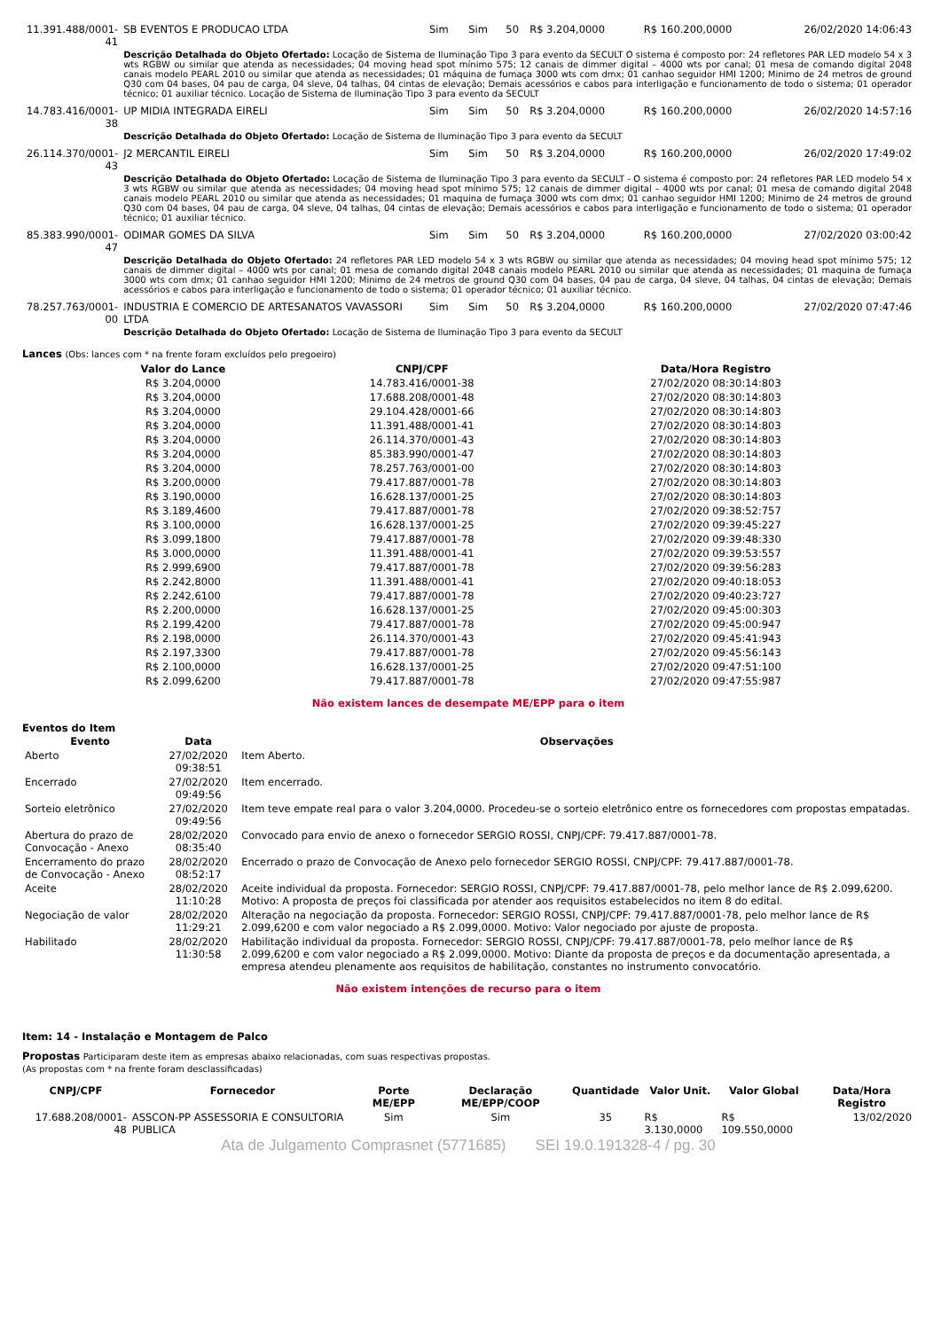| 11.391.488/0001-41 | SB EVENTOS E PRODUCAO LTDA | Sim | Sim | 50 | R$ 3.204,0000 | R$ 160.200,0000 | 26/02/2020 14:06:43 |
| | Descrição Detalhada do Objeto Ofertado: Locação de Sistema de Iluminação Tipo 3 para evento da SECULT O sistema é composto por: 24 refletores PAR LED modelo 54 x 3 wts RGBW ou similar que atenda as necessidades; 04 moving head spot mínimo 575; 12 canais de dimmer digital – 4000 wts por canal; 01 mesa de comando digital 2048 canais modelo PEARL 2010 ou similar que atenda as necessidades; 01 máquina de fumaça 3000 wts com dmx; 01 canhao seguidor HMI 1200; Minimo de 24 metros de ground Q30 com 04 bases, 04 pau de carga, 04 sleve, 04 talhas, 04 cintas de elevação; Demais acessórios e cabos para interligação e funcionamento de todo o sistema; 01 operador técnico; 01 auxiliar técnico. Locação de Sistema de Iluminação Tipo 3 para evento da SECULT | | | | | | |
| 14.783.416/0001-38 | UP MIDIA INTEGRADA EIRELI | Sim | Sim | 50 | R$ 3.204,0000 | R$ 160.200,0000 | 26/02/2020 14:57:16 |
| | Descrição Detalhada do Objeto Ofertado: Locação de Sistema de Iluminação Tipo 3 para evento da SECULT | | | | | | |
| 26.114.370/0001-43 | J2 MERCANTIL EIRELI | Sim | Sim | 50 | R$ 3.204,0000 | R$ 160.200,0000 | 26/02/2020 17:49:02 |
| | Descrição Detalhada do Objeto Ofertado: Locação de Sistema de Iluminação Tipo 3 para evento da SECULT - O sistema é composto por: 24 refletores PAR LED modelo 54 x 3 wts RGBW ou similar que atenda as necessidades; 04 moving head spot mínimo 575; 12 canais de dimmer digital – 4000 wts por canal; 01 mesa de comando digital 2048 canais modelo PEARL 2010 ou similar que atenda as necessidades; 01 maquina de fumaça 3000 wts com dmx; 01 canhao seguidor HMI 1200; Minimo de 24 metros de ground Q30 com 04 bases, 04 pau de carga, 04 sleve, 04 talhas, 04 cintas de elevação; Demais acessórios e cabos para interligação e funcionamento de todo o sistema; 01 operador técnico; 01 auxiliar técnico. | | | | | | |
| 85.383.990/0001-47 | ODIMAR GOMES DA SILVA | Sim | Sim | 50 | R$ 3.204,0000 | R$ 160.200,0000 | 27/02/2020 03:00:42 |
| | Descrição Detalhada do Objeto Ofertado: 24 refletores PAR LED modelo 54 x 3 wts RGBW ou similar que atenda as necessidades; 04 moving head spot mínimo 575; 12 canais de dimmer digital – 4000 wts por canal; 01 mesa de comando digital 2048 canais modelo PEARL 2010 ou similar que atenda as necessidades; 01 maquina de fumaça 3000 wts com dmx; 01 canhao seguidor HMI 1200; Minimo de 24 metros de ground Q30 com 04 bases, 04 pau de carga, 04 sleve, 04 talhas, 04 cintas de elevação; Demais acessórios e cabos para interligação e funcionamento de todo o sistema; 01 operador técnico; 01 auxiliar técnico. | | | | | | |
| 78.257.763/0001-00 | INDUSTRIA E COMERCIO DE ARTESANATOS VAVASSORI LTDA | Sim | Sim | 50 | R$ 3.204,0000 | R$ 160.200,0000 | 27/02/2020 07:47:46 |
| | Descrição Detalhada do Objeto Ofertado: Locação de Sistema de Iluminação Tipo 3 para evento da SECULT | | | | | | |
Lances (Obs: lances com * na frente foram excluídos pelo pregoeiro)
| Valor do Lance | CNPJ/CPF | Data/Hora Registro |
| --- | --- | --- |
| R$ 3.204,0000 | 14.783.416/0001-38 | 27/02/2020 08:30:14:803 |
| R$ 3.204,0000 | 17.688.208/0001-48 | 27/02/2020 08:30:14:803 |
| R$ 3.204,0000 | 29.104.428/0001-66 | 27/02/2020 08:30:14:803 |
| R$ 3.204,0000 | 11.391.488/0001-41 | 27/02/2020 08:30:14:803 |
| R$ 3.204,0000 | 26.114.370/0001-43 | 27/02/2020 08:30:14:803 |
| R$ 3.204,0000 | 85.383.990/0001-47 | 27/02/2020 08:30:14:803 |
| R$ 3.204,0000 | 78.257.763/0001-00 | 27/02/2020 08:30:14:803 |
| R$ 3.200,0000 | 79.417.887/0001-78 | 27/02/2020 08:30:14:803 |
| R$ 3.190,0000 | 16.628.137/0001-25 | 27/02/2020 08:30:14:803 |
| R$ 3.189,4600 | 79.417.887/0001-78 | 27/02/2020 09:38:52:757 |
| R$ 3.100,0000 | 16.628.137/0001-25 | 27/02/2020 09:39:45:227 |
| R$ 3.099,1800 | 79.417.887/0001-78 | 27/02/2020 09:39:48:330 |
| R$ 3.000,0000 | 11.391.488/0001-41 | 27/02/2020 09:39:53:557 |
| R$ 2.999,6900 | 79.417.887/0001-78 | 27/02/2020 09:39:56:283 |
| R$ 2.242,8000 | 11.391.488/0001-41 | 27/02/2020 09:40:18:053 |
| R$ 2.242,6100 | 79.417.887/0001-78 | 27/02/2020 09:40:23:727 |
| R$ 2.200,0000 | 16.628.137/0001-25 | 27/02/2020 09:45:00:303 |
| R$ 2.199,4200 | 79.417.887/0001-78 | 27/02/2020 09:45:00:947 |
| R$ 2.198,0000 | 26.114.370/0001-43 | 27/02/2020 09:45:41:943 |
| R$ 2.197,3300 | 79.417.887/0001-78 | 27/02/2020 09:45:56:143 |
| R$ 2.100,0000 | 16.628.137/0001-25 | 27/02/2020 09:47:51:100 |
| R$ 2.099,6200 | 79.417.887/0001-78 | 27/02/2020 09:47:55:987 |
Não existem lances de desempate ME/EPP para o item
Eventos do Item
| Evento | Data | Observações |
| --- | --- | --- |
| Aberto | 27/02/2020 09:38:51 | Item Aberto. |
| Encerrado | 27/02/2020 09:49:56 | Item encerrado. |
| Sorteio eletrônico | 27/02/2020 09:49:56 | Item teve empate real para o valor 3.204,0000. Procedeu-se o sorteio eletrônico entre os fornecedores com propostas empatadas. |
| Abertura do prazo de Convocação - Anexo | 28/02/2020 08:35:40 | Convocado para envio de anexo o fornecedor SERGIO ROSSI, CNPJ/CPF: 79.417.887/0001-78. |
| Encerramento do prazo de Convocação - Anexo | 28/02/2020 08:52:17 | Encerrado o prazo de Convocação de Anexo pelo fornecedor SERGIO ROSSI, CNPJ/CPF: 79.417.887/0001-78. |
| Aceite | 28/02/2020 11:10:28 | Aceite individual da proposta. Fornecedor: SERGIO ROSSI, CNPJ/CPF: 79.417.887/0001-78, pelo melhor lance de R$ 2.099,6200. Motivo: A proposta de preços foi classificada por atender aos requisitos estabelecidos no item 8 do edital. |
| Negociação de valor | 28/02/2020 11:29:21 | Alteração na negociação da proposta. Fornecedor: SERGIO ROSSI, CNPJ/CPF: 79.417.887/0001-78, pelo melhor lance de R$ 2.099,6200 e com valor negociado a R$ 2.099,0000. Motivo: Valor negociado por ajuste de proposta. |
| Habilitado | 28/02/2020 11:30:58 | Habilitação individual da proposta. Fornecedor: SERGIO ROSSI, CNPJ/CPF: 79.417.887/0001-78, pelo melhor lance de R$ 2.099,6200 e com valor negociado a R$ 2.099,0000. Motivo: Diante da proposta de preços e da documentação apresentada, a empresa atendeu plenamente aos requisitos de habilitação, constantes no instrumento convocatório. |
Não existem intenções de recurso para o item
Item: 14 - Instalação e Montagem de Palco
Propostas Participaram deste item as empresas abaixo relacionadas, com suas respectivas propostas.
(As propostas com * na frente foram desclassificadas)
| CNPJ/CPF | Fornecedor | Porte ME/EPP | Declaração ME/EPP/COOP | Quantidade | Valor Unit. | Valor Global | Data/Hora Registro |
| --- | --- | --- | --- | --- | --- | --- | --- |
| 17.688.208/0001-48 | ASSCON-PP ASSESSORIA E CONSULTORIA PUBLICA | Sim | Sim | 35 | R$ 3.130,0000 | R$ 109.550,0000 | 13/02/2020 |
Ata de Julgamento Comprasnet (5771685) SEI 19.0.191328-4 / pg. 30